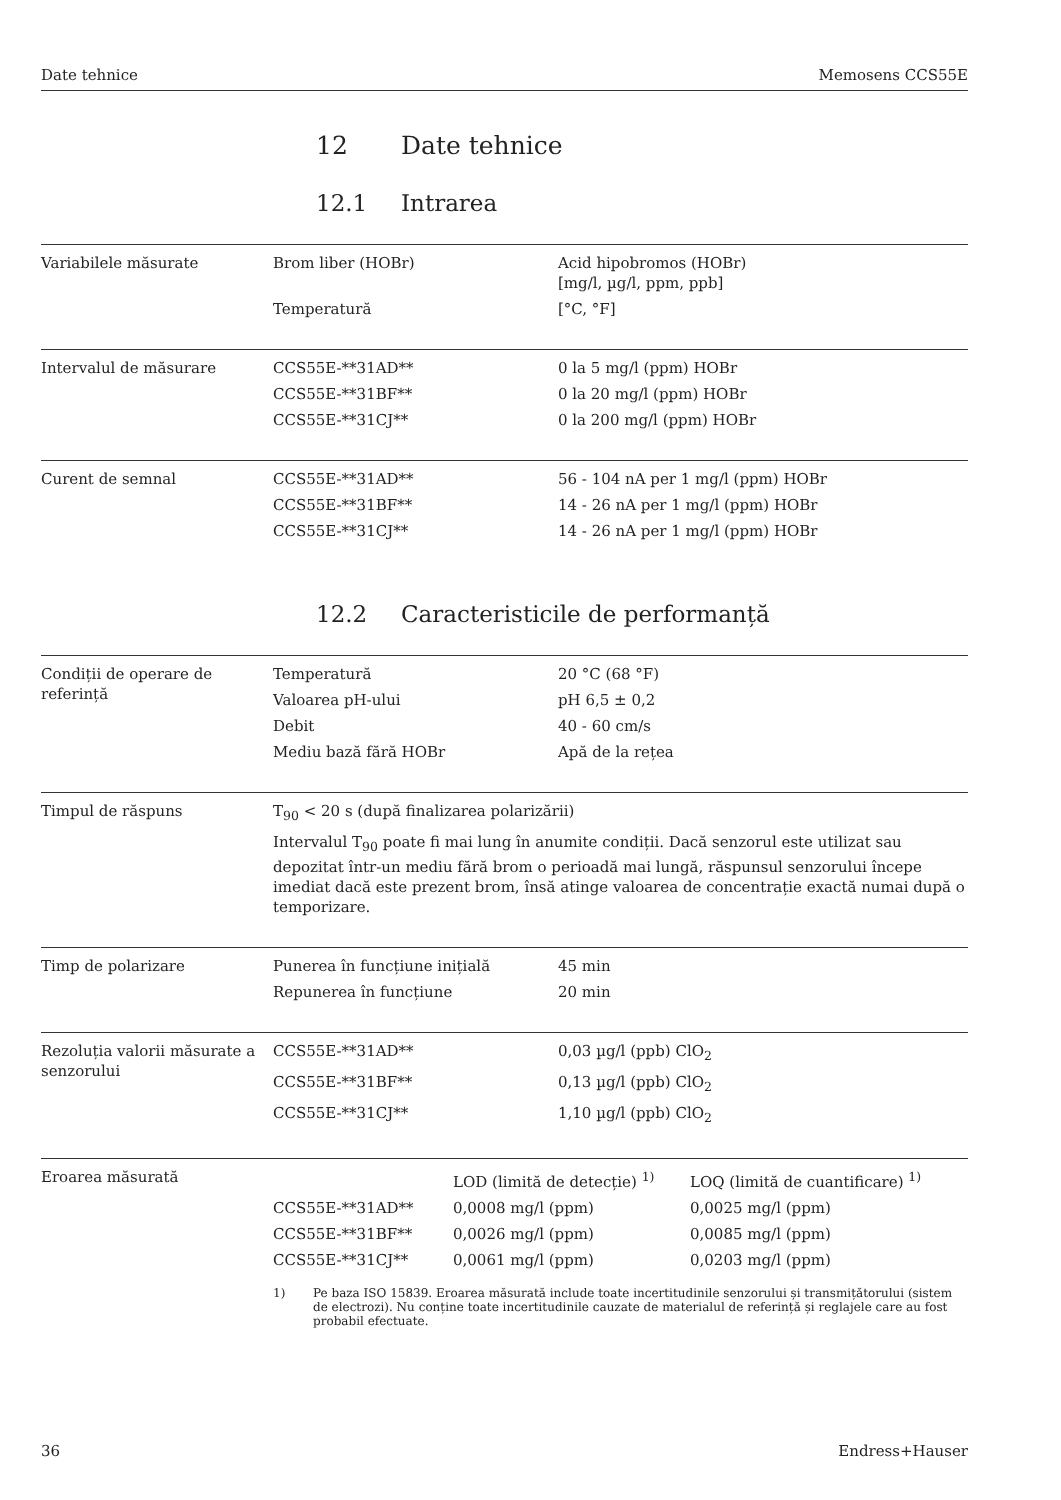Date tehnice Memosens CCS55E
12 Date tehnice
12.1 Intrarea
Variabilele măsurate
| Brom liber (HOBr) | Acid hipobromos (HOBr) [mg/l, µg/l, ppm, ppb] |
| Temperatură | [°C, °F] |
Intervalul de măsurare
| CCS55E-**31AD** | 0 la 5 mg/l (ppm) HOBr |
| CCS55E-**31BF** | 0 la 20 mg/l (ppm) HOBr |
| CCS55E-**31CJ** | 0 la 200 mg/l (ppm) HOBr |
Curent de semnal
| CCS55E-**31AD** | 56 - 104 nA per 1 mg/l (ppm) HOBr |
| CCS55E-**31BF** | 14 - 26 nA per 1 mg/l (ppm) HOBr |
| CCS55E-**31CJ** | 14 - 26 nA per 1 mg/l (ppm) HOBr |
12.2 Caracteristicile de performanță
Condiții de operare de referință
| Temperatură | 20 °C (68 °F) |
| Valoarea pH-ului | pH 6,5 ± 0,2 |
| Debit | 40 - 60 cm/s |
| Mediu bază fără HOBr | Apă de la rețea |
Timpul de răspuns T<sub>90</sub> < 20 s (după finalizarea polarizării)
Intervalul T<sub>90</sub> poate fi mai lung în anumite condiții. Dacă senzorul este utilizat sau depozitat într-un mediu fără brom o perioadă mai lungă, răspunsul senzorului începe imediat dacă este prezent brom, însă atinge valoarea de concentrație exactă numai după o temporizare.
Timp de polarizare
| Punerea în funcțiune inițială | 45 min |
| Repunerea în funcțiune | 20 min |
Rezoluția valorii măsurate a senzorului
| CCS55E-**31AD** | 0,03 µg/l (ppb) ClO<sub>2</sub> |
| CCS55E-**31BF** | 0,13 µg/l (ppb) ClO<sub>2</sub> |
| CCS55E-**31CJ** | 1,10 µg/l (ppb) ClO<sub>2</sub> |
Eroarea măsurată
| | LOD (limită de detecție) <sup>1)</sup> | LOQ (limită de cuantificare) <sup>1)</sup> |
| CCS55E-**31AD** | 0,0008 mg/l (ppm) | 0,0025 mg/l (ppm) |
| CCS55E-**31BF** | 0,0026 mg/l (ppm) | 0,0085 mg/l (ppm) |
| CCS55E-**31CJ** | 0,0061 mg/l (ppm) | 0,0203 mg/l (ppm) |
1) Pe baza ISO 15839. Eroarea măsurată include toate incertitudinile senzorului și transmițătorului (sistem de electrozi). Nu conține toate incertitudinile cauzate de materialul de referință și reglajele care au fost probabil efectuate.
36 Endress+Hauser